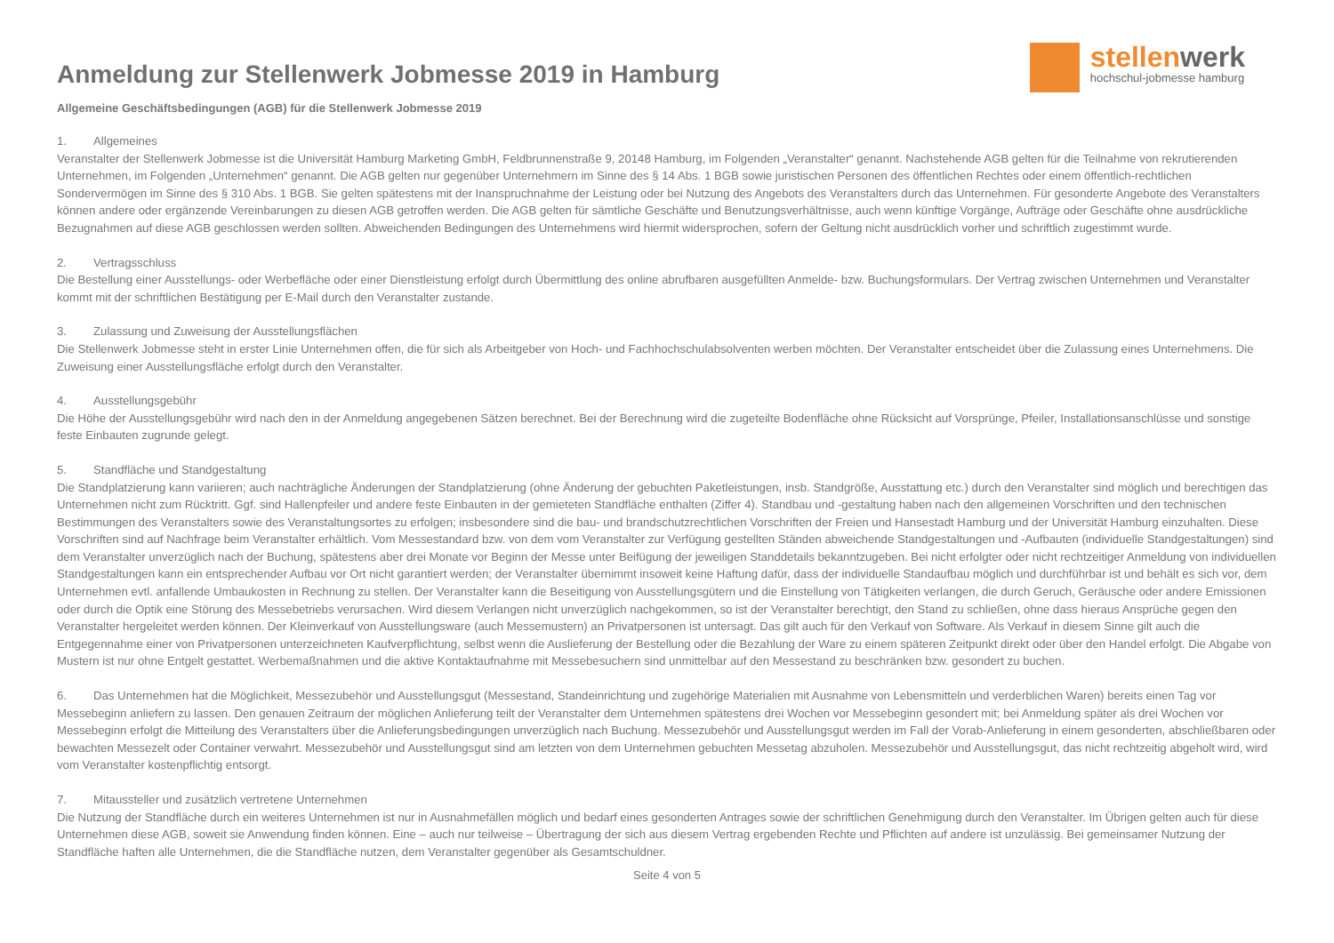stellenwerk
hochschul-jobmesse hamburg
Anmeldung zur Stellenwerk Jobmesse 2019 in Hamburg
Allgemeine Geschäftsbedingungen (AGB) für die Stellenwerk Jobmesse 2019
1. Allgemeines
Veranstalter der Stellenwerk Jobmesse ist die Universität Hamburg Marketing GmbH, Feldbrunnenstraße 9, 20148 Hamburg, im Folgenden „Veranstalter“ genannt. Nachstehende AGB gelten für die Teilnahme von rekrutierenden Unternehmen, im Folgenden „Unternehmen“ genannt. Die AGB gelten nur gegenüber Unternehmern im Sinne des § 14 Abs. 1 BGB sowie juristischen Personen des öffentlichen Rechtes oder einem öffentlich-rechtlichen Sondervermögen im Sinne des § 310 Abs. 1 BGB. Sie gelten spätestens mit der Inanspruchnahme der Leistung oder bei Nutzung des Angebots des Veranstalters durch das Unternehmen. Für gesonderte Angebote des Veranstalters können andere oder ergänzende Vereinbarungen zu diesen AGB getroffen werden. Die AGB gelten für sämtliche Geschäfte und Benutzungsverhältnisse, auch wenn künftige Vorgänge, Aufträge oder Geschäfte ohne ausdrückliche Bezugnahmen auf diese AGB geschlossen werden sollten. Abweichenden Bedingungen des Unternehmens wird hiermit widersprochen, sofern der Geltung nicht ausdrücklich vorher und schriftlich zugestimmt wurde.
2. Vertragsschluss
Die Bestellung einer Ausstellungs- oder Werbefläche oder einer Dienstleistung erfolgt durch Übermittlung des online abrufbaren ausgefüllten Anmelde- bzw. Buchungsformulars. Der Vertrag zwischen Unternehmen und Veranstalter kommt mit der schriftlichen Bestätigung per E-Mail durch den Veranstalter zustande.
3. Zulassung und Zuweisung der Ausstellungsflächen
Die Stellenwerk Jobmesse steht in erster Linie Unternehmen offen, die für sich als Arbeitgeber von Hoch- und Fachhochschulabsolventen werben möchten. Der Veranstalter entscheidet über die Zulassung eines Unternehmens. Die Zuweisung einer Ausstellungsfläche erfolgt durch den Veranstalter.
4. Ausstellungsgebühr
Die Höhe der Ausstellungsgebühr wird nach den in der Anmeldung angegebenen Sätzen berechnet. Bei der Berechnung wird die zugeteilte Bodenfläche ohne Rücksicht auf Vorsprünge, Pfeiler, Installationsanschlüsse und sonstige feste Einbauten zugrunde gelegt.
5. Standfläche und Standgestaltung
Die Standplatzierung kann variieren; auch nachträgliche Änderungen der Standplatzierung (ohne Änderung der gebuchten Paketleistungen, insb. Standgröße, Ausstattung etc.) durch den Veranstalter sind möglich und berechtigen das Unternehmen nicht zum Rücktritt. Ggf. sind Hallenpfeiler und andere feste Einbauten in der gemieteten Standfläche enthalten (Ziffer 4). Standbau und -gestaltung haben nach den allgemeinen Vorschriften und den technischen Bestimmungen des Veranstalters sowie des Veranstaltungsortes zu erfolgen; insbesondere sind die bau- und brandschutzrechtlichen Vorschriften der Freien und Hansestadt Hamburg und der Universität Hamburg einzuhalten. Diese Vorschriften sind auf Nachfrage beim Veranstalter erhältlich. Vom Messestandard bzw. von dem vom Veranstalter zur Verfügung gestellten Ständen abweichende Standgestaltungen und -Aufbauten (individuelle Standgestaltungen) sind dem Veranstalter unverzüglich nach der Buchung, spätestens aber drei Monate vor Beginn der Messe unter Beifügung der jeweiligen Standdetails bekanntzugeben. Bei nicht erfolgter oder nicht rechtzeitiger Anmeldung von individuellen Standgestaltungen kann ein entsprechender Aufbau vor Ort nicht garantiert werden; der Veranstalter übernimmt insoweit keine Haftung dafür, dass der individuelle Standaufbau möglich und durchführbar ist und behält es sich vor, dem Unternehmen evtl. anfallende Umbaukosten in Rechnung zu stellen. Der Veranstalter kann die Beseitigung von Ausstellungsgütern und die Einstellung von Tätigkeiten verlangen, die durch Geruch, Geräusche oder andere Emissionen oder durch die Optik eine Störung des Messebetriebs verursachen. Wird diesem Verlangen nicht unverzüglich nachgekommen, so ist der Veranstalter berechtigt, den Stand zu schließen, ohne dass hieraus Ansprüche gegen den Veranstalter hergeleitet werden können. Der Kleinverkauf von Ausstellungsware (auch Messemustern) an Privatpersonen ist untersagt. Das gilt auch für den Verkauf von Software. Als Verkauf in diesem Sinne gilt auch die Entgegennahme einer von Privatpersonen unterzeichneten Kaufverpflichtung, selbst wenn die Auslieferung der Bestellung oder die Bezahlung der Ware zu einem späteren Zeitpunkt direkt oder über den Handel erfolgt. Die Abgabe von Mustern ist nur ohne Entgelt gestattet. Werbemaßnahmen und die aktive Kontaktaufnahme mit Messebesuchern sind unmittelbar auf den Messestand zu beschränken bzw. gesondert zu buchen.
6. Das Unternehmen hat die Möglichkeit, Messezubehör und Ausstellungsgut (Messestand, Standeinrichtung und zugehörige Materialien mit Ausnahme von Lebensmitteln und verderblichen Waren) bereits einen Tag vor Messebeginn anliefern zu lassen. Den genauen Zeitraum der möglichen Anlieferung teilt der Veranstalter dem Unternehmen spätestens drei Wochen vor Messebeginn gesondert mit; bei Anmeldung später als drei Wochen vor Messebeginn erfolgt die Mitteilung des Veranstalters über die Anlieferungsbedingungen unverzüglich nach Buchung. Messezubehör und Ausstellungsgut werden im Fall der Vorab-Anlieferung in einem gesonderten, abschließbaren oder bewachten Messezelt oder Container verwahrt. Messezubehör und Ausstellungsgut sind am letzten von dem Unternehmen gebuchten Messetag abzuholen. Messezubehör und Ausstellungsgut, das nicht rechtzeitig abgeholt wird, wird vom Veranstalter kostenpflichtig entsorgt.
7. Mitaussteller und zusätzlich vertretene Unternehmen
Die Nutzung der Standfläche durch ein weiteres Unternehmen ist nur in Ausnahmefällen möglich und bedarf eines gesonderten Antrages sowie der schriftlichen Genehmigung durch den Veranstalter. Im Übrigen gelten auch für diese Unternehmen diese AGB, soweit sie Anwendung finden können. Eine – auch nur teilweise – Übertragung der sich aus diesem Vertrag ergebenden Rechte und Pflichten auf andere ist unzulässig. Bei gemeinsamer Nutzung der Standfläche haften alle Unternehmen, die die Standfläche nutzen, dem Veranstalter gegenüber als Gesamtschuldner.
Seite 4 von 5